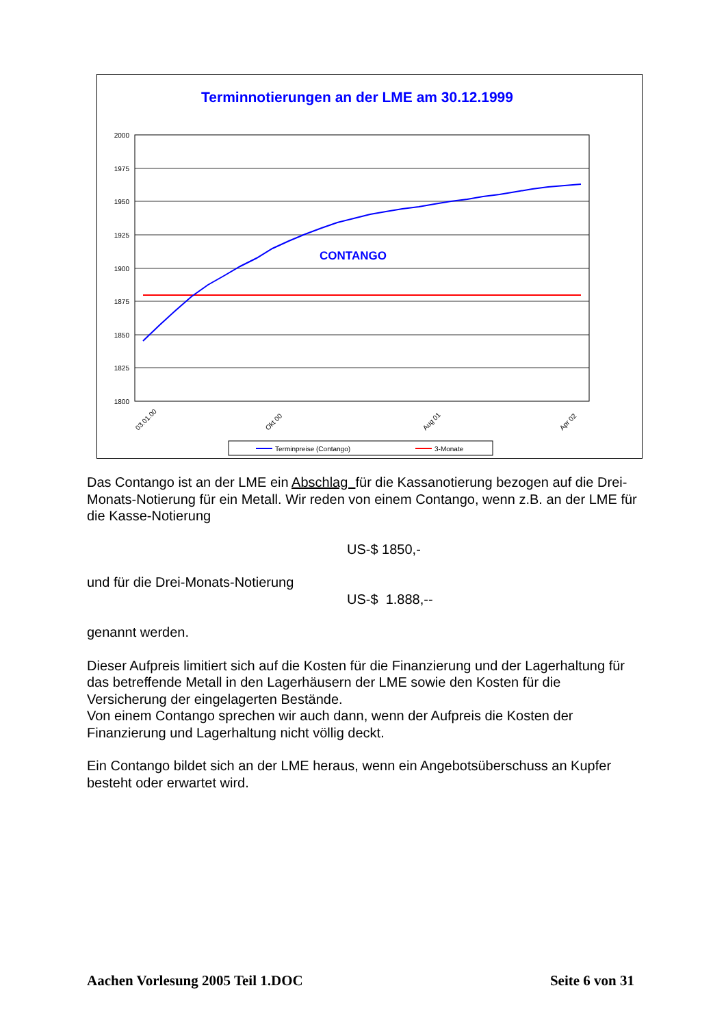Terminnotierungen an der LME am 30.12.1999
2000
1975
1950
1925
1900
1875
1850
1825
1800
CONTANGO
03.01.00
Okt 00
Aug 01
Apr 02
Terminpreise (Contango)
3-Monate
Das Contango ist an der LME ein Abschlag für die Kassanotierung bezogen auf die Drei-Monats-Notierung für ein Metall. Wir reden von einem Contango, wenn z.B. an der LME für die Kasse-Notierung
US-$ 1850,-
und für die Drei-Monats-Notierung
US-$ 1.888,--
genannt werden.
Dieser Aufpreis limitiert sich auf die Kosten für die Finanzierung und der Lagerhaltung für das betreffende Metall in den Lagerhäusern der LME sowie den Kosten für die Versicherung der eingelagerten Bestände.
Von einem Contango sprechen wir auch dann, wenn der Aufpreis die Kosten der Finanzierung und Lagerhaltung nicht völlig deckt.
Ein Contango bildet sich an der LME heraus, wenn ein Angebotsüberschuss an Kupfer besteht oder erwartet wird.
Aachen Vorlesung 2005 Teil 1.DOC Seite 6 von 31